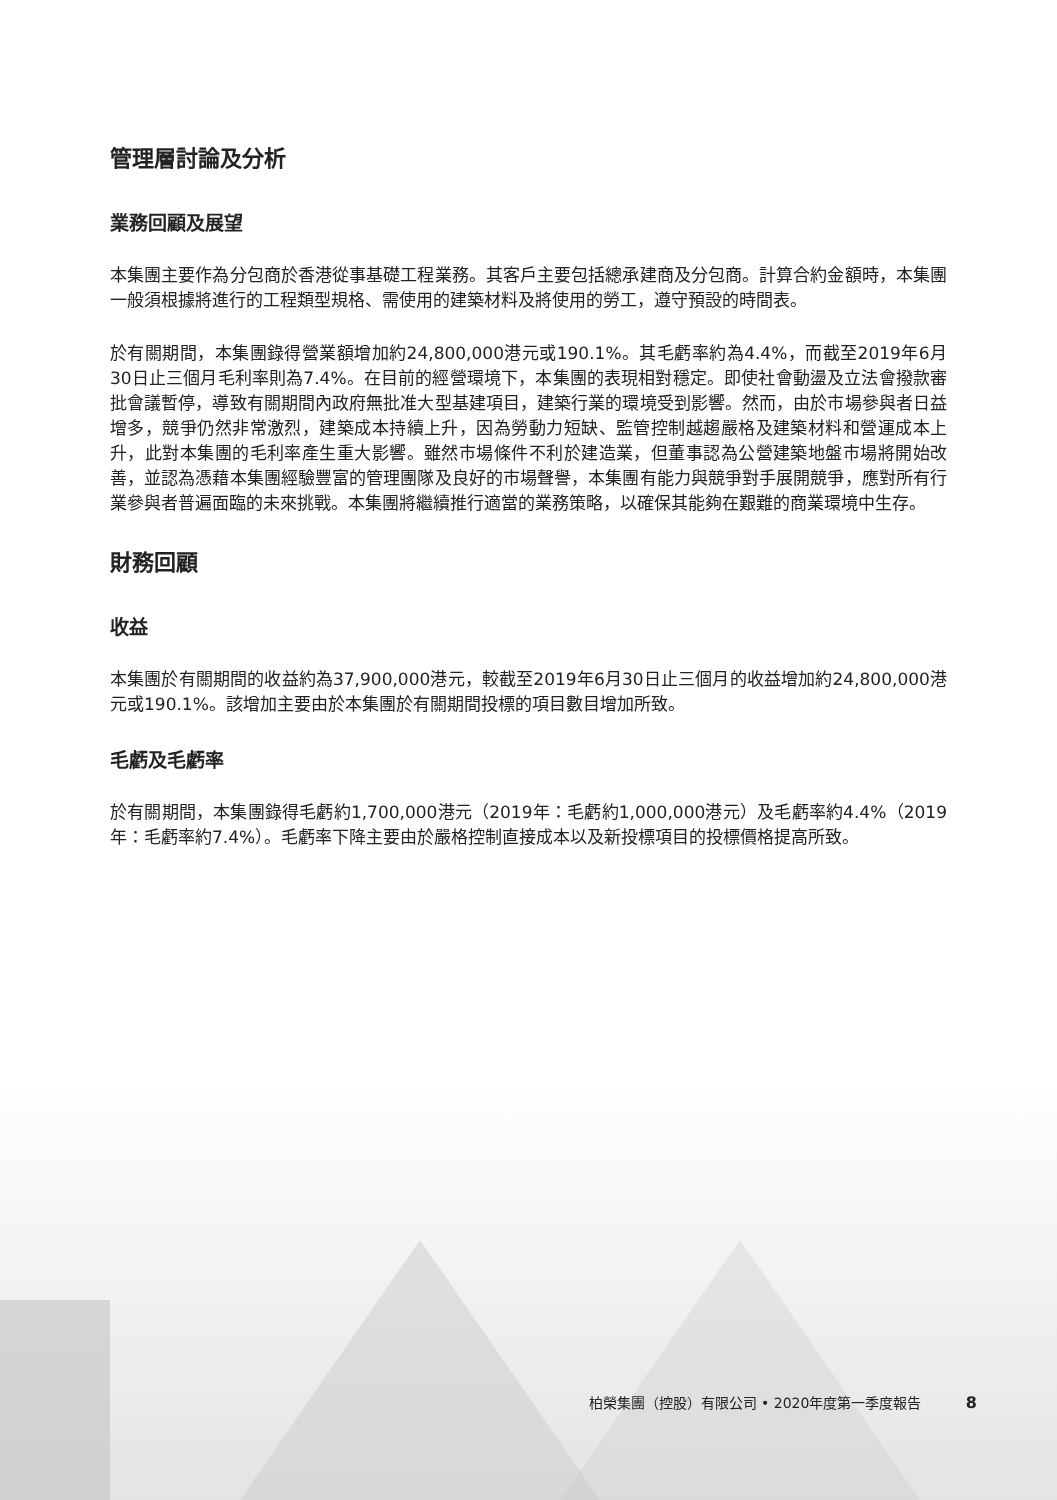管理層討論及分析
業務回顧及展望
本集團主要作為分包商於香港從事基礎工程業務。其客戶主要包括總承建商及分包商。計算合約金額時，本集團一般須根據將進行的工程類型規格、需使用的建築材料及將使用的勞工，遵守預設的時間表。
於有關期間，本集團錄得營業額增加約24,800,000港元或190.1%。其毛虧率約為4.4%，而截至2019年6月30日止三個月毛利率則為7.4%。在目前的經營環境下，本集團的表現相對穩定。即使社會動盪及立法會撥款審批會議暫停，導致有關期間內政府無批准大型基建項目，建築行業的環境受到影響。然而，由於市場參與者日益增多，競爭仍然非常激烈，建築成本持續上升，因為勞動力短缺、監管控制越趨嚴格及建築材料和營運成本上升，此對本集團的毛利率產生重大影響。雖然市場條件不利於建造業，但董事認為公營建築地盤市場將開始改善，並認為憑藉本集團經驗豐富的管理團隊及良好的市場聲譽，本集團有能力與競爭對手展開競爭，應對所有行業參與者普遍面臨的未來挑戰。本集團將繼續推行適當的業務策略，以確保其能夠在艱難的商業環境中生存。
財務回顧
收益
本集團於有關期間的收益約為37,900,000港元，較截至2019年6月30日止三個月的收益增加約24,800,000港元或190.1%。該增加主要由於本集團於有關期間投標的項目數目增加所致。
毛虧及毛虧率
於有關期間，本集團錄得毛虧約1,700,000港元（2019年：毛虧約1,000,000港元）及毛虧率約4.4%（2019年：毛虧率約7.4%）。毛虧率下降主要由於嚴格控制直接成本以及新投標項目的投標價格提高所致。
柏榮集團（控股）有限公司 • 2020年度第一季度報告 8